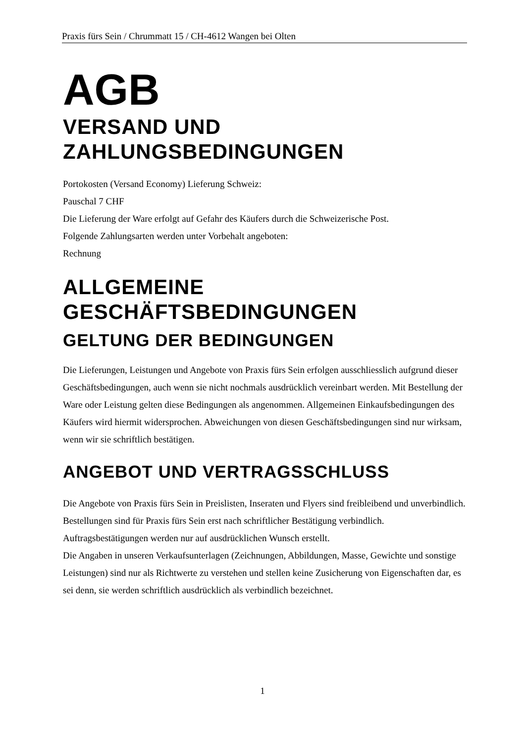Praxis fürs Sein / Chrummatt 15 / CH-4612 Wangen bei Olten
AGB
VERSAND UND
ZAHLUNGSBEDINGUNGEN
Portokosten (Versand Economy) Lieferung Schweiz:
Pauschal 7 CHF
Die Lieferung der Ware erfolgt auf Gefahr des Käufers durch die Schweizerische Post.
Folgende Zahlungsarten werden unter Vorbehalt angeboten:
Rechnung
ALLGEMEINE
GESCHÄFTSBEDINGUNGEN
GELTUNG DER BEDINGUNGEN
Die Lieferungen, Leistungen und Angebote von Praxis fürs Sein erfolgen ausschliesslich aufgrund dieser Geschäftsbedingungen, auch wenn sie nicht nochmals ausdrücklich vereinbart werden. Mit Bestellung der Ware oder Leistung gelten diese Bedingungen als angenommen. Allgemeinen Einkaufsbedingungen des Käufers wird hiermit widersprochen. Abweichungen von diesen Geschäftsbedingungen sind nur wirksam, wenn wir sie schriftlich bestätigen.
ANGEBOT UND VERTRAGSSCHLUSS
Die Angebote von Praxis fürs Sein in Preislisten, Inseraten und Flyers sind freibleibend und unverbindlich. Bestellungen sind für Praxis fürs Sein erst nach schriftlicher Bestätigung verbindlich. Auftragsbestätigungen werden nur auf ausdrücklichen Wunsch erstellt.
Die Angaben in unseren Verkaufsunterlagen (Zeichnungen, Abbildungen, Masse, Gewichte und sonstige Leistungen) sind nur als Richtwerte zu verstehen und stellen keine Zusicherung von Eigenschaften dar, es sei denn, sie werden schriftlich ausdrücklich als verbindlich bezeichnet.
1